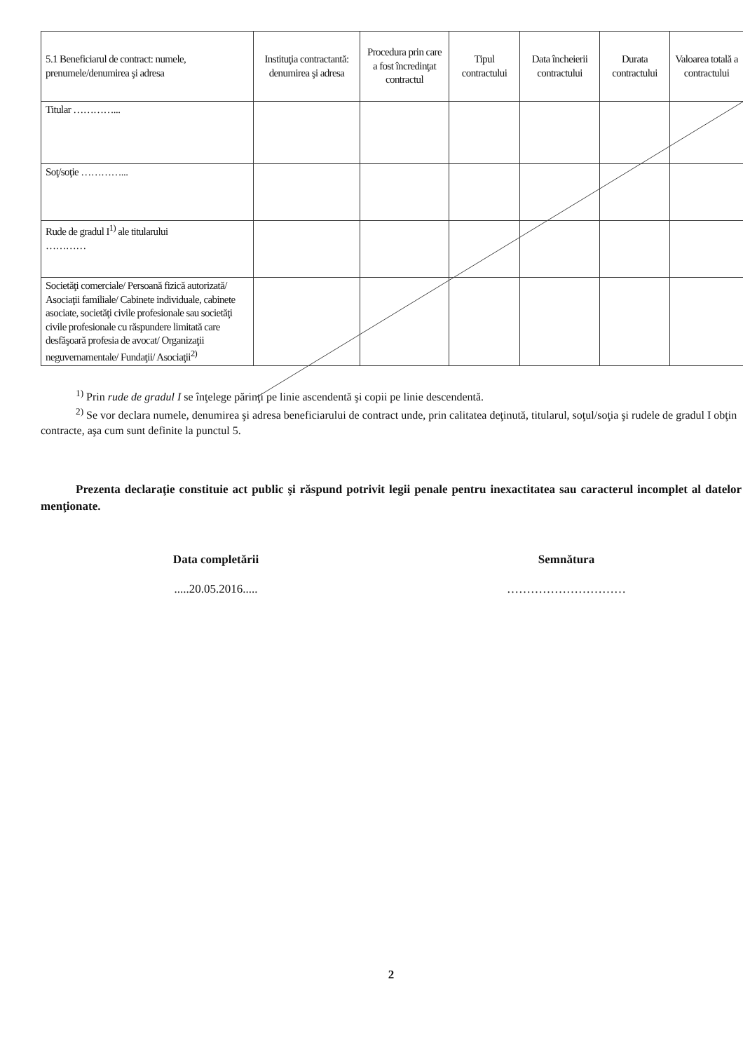| 5.1 Beneficiarul de contract: numele, prenumele/denumirea şi adresa | Instituţia contractantă: denumirea şi adresa | Procedura prin care a fost încredinţat contractul | Tipul contractului | Data încheierii contractului | Durata contractului | Valoarea totală a contractului |
| --- | --- | --- | --- | --- | --- | --- |
| Titular …………... | | | | | | |
| Soţ/soţie …………... | | | | | | |
| Rude de gradul I<sup>1)</sup> ale titularului ………… | | | | | | |
| Societăţi comerciale/ Persoană fizică autorizată/ Asociaţii familiale/ Cabinete individuale, cabinete asociate, societăţi civile profesionale sau societăţi civile profesionale cu răspundere limitată care desfăşoară profesia de avocat/ Organizaţii neguvernamentale/ Fundaţii/ Asociaţii<sup>2)</sup> | | | | | | |
<sup>1)</sup> Prin rude de gradul I se înţelege părinţi pe linie ascendentă şi copii pe linie descendentă.
<sup>2)</sup> Se vor declara numele, denumirea şi adresa beneficiarului de contract unde, prin calitatea deţinută, titularul, soţul/soţia şi rudele de gradul I obţin contracte, aşa cum sunt definite la punctul 5.
Prezenta declaraţie constituie act public şi răspund potrivit legii penale pentru inexactitatea sau caracterul incomplet al datelor menţionate.
Data completării
.....20.05.2016.....
Semnătura
…………………………
2